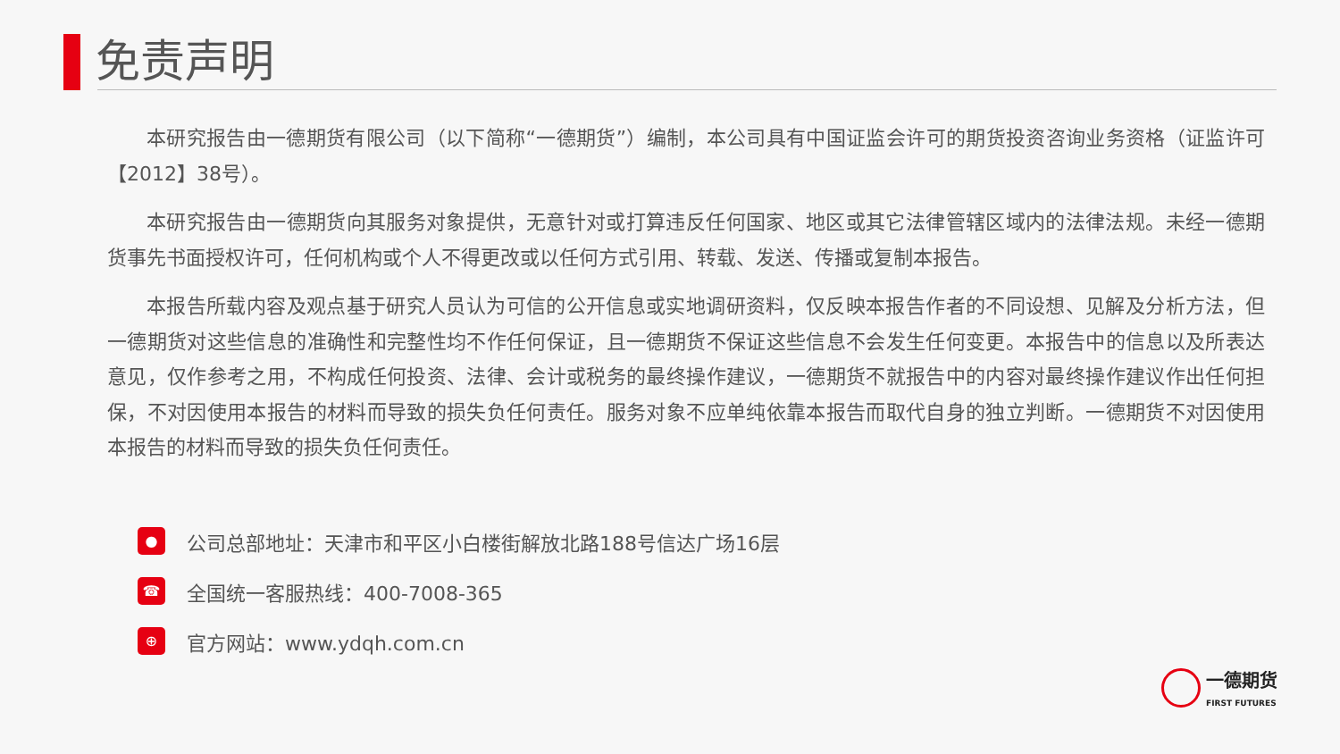免责声明
本研究报告由一德期货有限公司（以下简称“一德期货”）编制，本公司具有中国证监会许可的期货投资咨询业务资格（证监许可【2012】38号）。
本研究报告由一德期货向其服务对象提供，无意针对或打算违反任何国家、地区或其它法律管辖区域内的法律法规。未经一德期货事先书面授权许可，任何机构或个人不得更改或以任何方式引用、转载、发送、传播或复制本报告。
本报告所载内容及观点基于研究人员认为可信的公开信息或实地调研资料，仅反映本报告作者的不同设想、见解及分析方法，但一德期货对这些信息的准确性和完整性均不作任何保证，且一德期货不保证这些信息不会发生任何变更。本报告中的信息以及所表达意见，仅作参考之用，不构成任何投资、法律、会计或税务的最终操作建议，一德期货不就报告中的内容对最终操作建议作出任何担保，不对因使用本报告的材料而导致的损失负任何责任。服务对象不应单纯依靠本报告而取代自身的独立判断。一德期货不对因使用本报告的材料而导致的损失负任何责任。
●
公司总部地址：天津市和平区小白楼街解放北路188号信达广场16层
☎
全国统一客服热线：400-7008-365
⊕
官方网站：www.ydqh.com.cn
一德期货
FIRST FUTURES